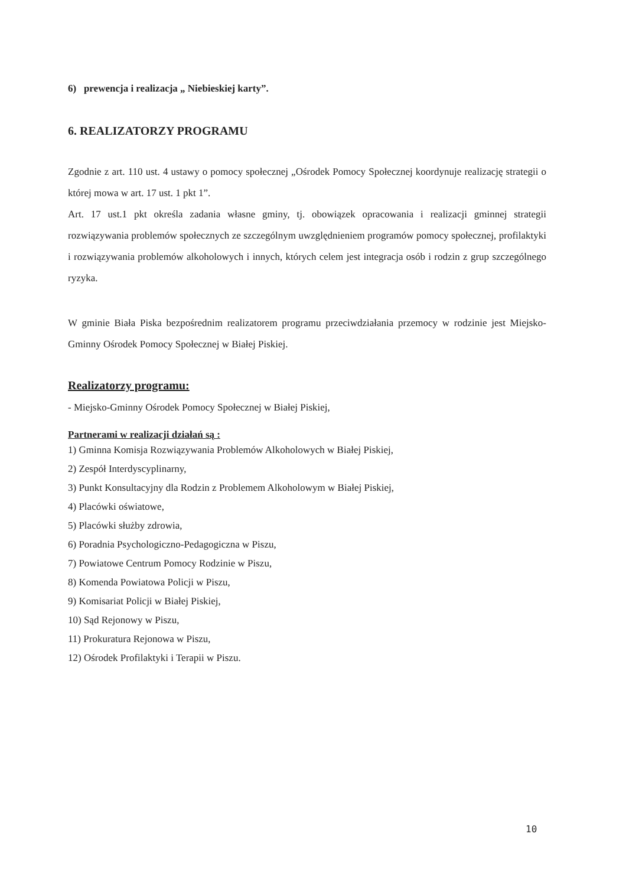6) prewencja i realizacja „ Niebieskiej karty”.
6. REALIZATORZY PROGRAMU
Zgodnie z art. 110 ust. 4 ustawy o pomocy społecznej „Ośrodek Pomocy Społecznej koordynuje realizację strategii o której mowa w art. 17 ust. 1 pkt 1”.
Art. 17 ust.1 pkt określa zadania własne gminy, tj. obowiązek opracowania i realizacji gminnej strategii rozwiązywania problemów społecznych ze szczególnym uwzględnieniem programów pomocy społecznej, profilaktyki i rozwiązywania problemów alkoholowych i innych, których celem jest integracja osób i rodzin z grup szczególnego ryzyka.
W gminie Biała Piska bezpośrednim realizatorem programu przeciwdziałania przemocy w rodzinie jest Miejsko-Gminny Ośrodek Pomocy Społecznej w Białej Piskiej.
Realizatorzy programu:
- Miejsko-Gminny Ośrodek Pomocy Społecznej w Białej Piskiej,
Partnerami w realizacji działań są :
1) Gminna Komisja Rozwiązywania Problemów Alkoholowych w Białej Piskiej,
2) Zespół Interdyscyplinarny,
3) Punkt Konsultacyjny dla Rodzin z Problemem Alkoholowym w Białej Piskiej,
4) Placówki oświatowe,
5) Placówki służby zdrowia,
6) Poradnia Psychologiczno-Pedagogiczna w Piszu,
7) Powiatowe Centrum Pomocy Rodzinie w Piszu,
8) Komenda Powiatowa Policji w Piszu,
9) Komisariat Policji w Białej Piskiej,
10) Sąd Rejonowy w Piszu,
11) Prokuratura Rejonowa w Piszu,
12) Ośrodek Profilaktyki i Terapii w Piszu.
10